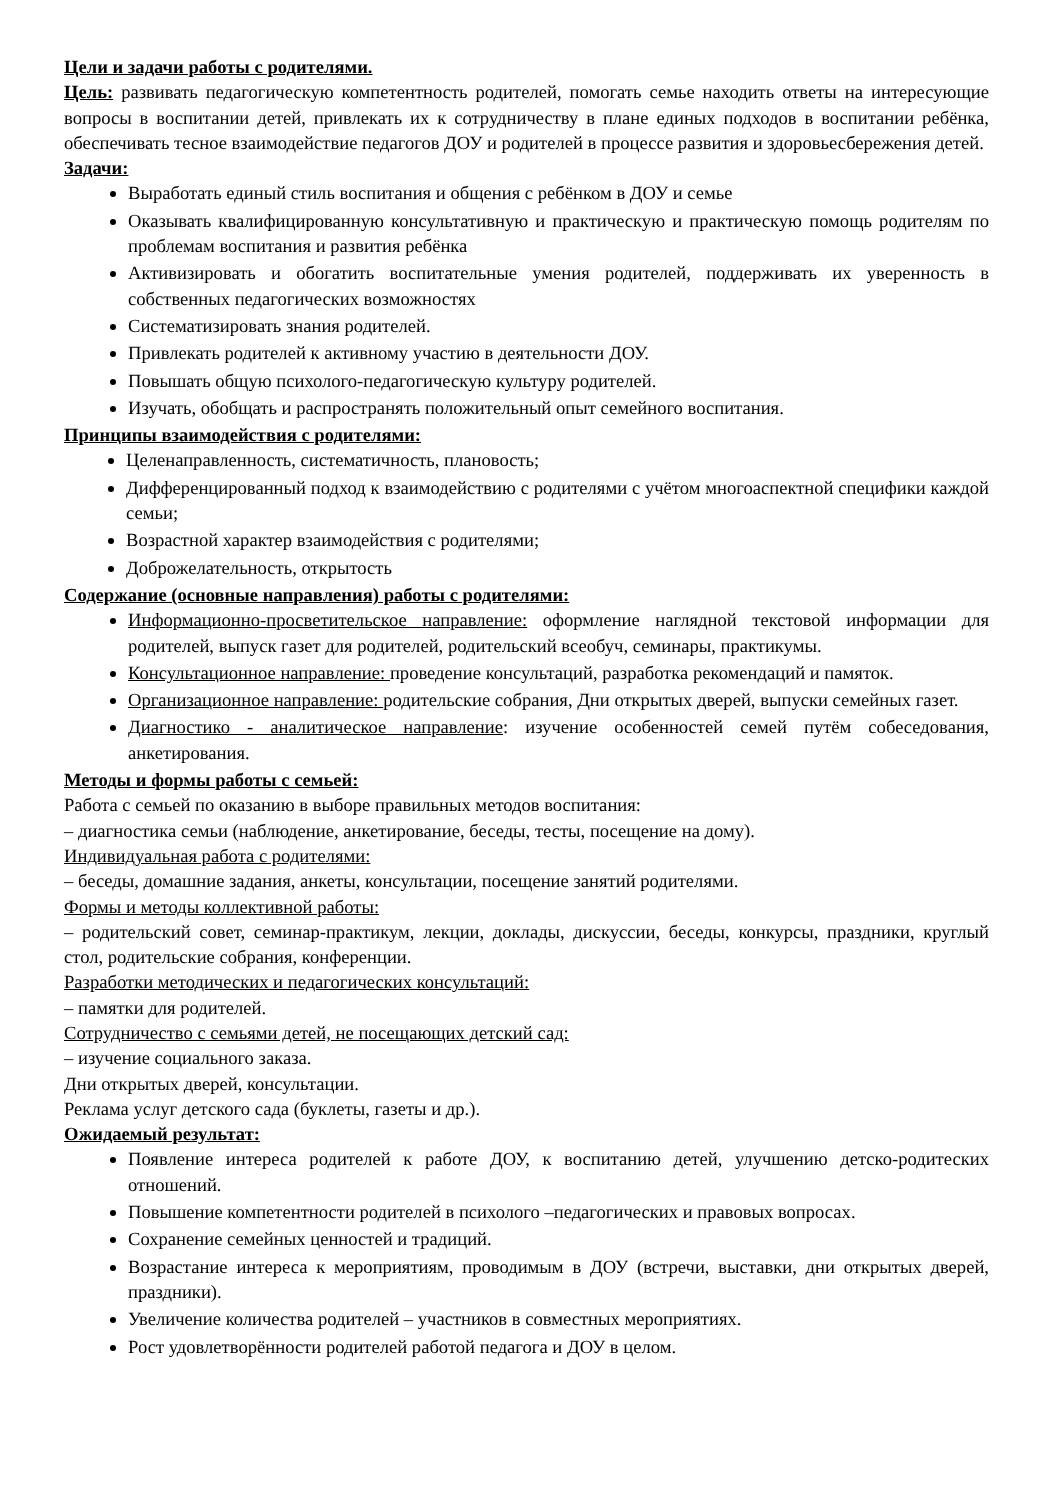Цели и задачи работы с родителями.
Цель: развивать педагогическую компетентность родителей, помогать семье находить ответы на интересующие вопросы в воспитании детей, привлекать их к сотрудничеству в плане единых подходов в воспитании ребёнка, обеспечивать тесное взаимодействие педагогов ДОУ и родителей в процессе развития и здоровьесбережения детей.
Задачи:
Выработать единый стиль воспитания и общения с ребёнком в ДОУ и семье
Оказывать квалифицированную консультативную и практическую и практическую помощь родителям по проблемам воспитания и развития ребёнка
Активизировать и обогатить воспитательные умения родителей, поддерживать их уверенность в собственных педагогических возможностях
Систематизировать знания родителей.
Привлекать родителей к активному участию в деятельности ДОУ.
Повышать общую психолого-педагогическую культуру родителей.
Изучать, обобщать и распространять положительный опыт семейного воспитания.
Принципы взаимодействия с родителями:
Целенаправленность, систематичность, плановость;
Дифференцированный подход к взаимодействию с родителями с учётом многоаспектной специфики каждой семьи;
Возрастной характер взаимодействия с родителями;
Доброжелательность, открытость
Содержание (основные направления) работы с родителями:
Информационно-просветительское направление: оформление наглядной текстовой информации для родителей, выпуск газет для родителей, родительский всеобуч, семинары, практикумы.
Консультационное направление: проведение консультаций, разработка рекомендаций и памяток.
Организационное направление: родительские собрания, Дни открытых дверей, выпуски семейных газет.
Диагностико - аналитическое направление: изучение особенностей семей путём собеседования, анкетирования.
Методы и формы работы с семьей:
Работа с семьей по оказанию в выборе правильных методов воспитания:
– диагностика семьи (наблюдение, анкетирование, беседы, тесты, посещение на дому).
Индивидуальная работа с родителями:
– беседы, домашние задания, анкеты, консультации, посещение занятий родителями.
Формы и методы коллективной работы:
– родительский совет, семинар-практикум, лекции, доклады, дискуссии, беседы, конкурсы, праздники, круглый стол, родительские собрания, конференции.
Разработки методических и педагогических консультаций:
– памятки для родителей.
Сотрудничество с семьями детей, не посещающих детский сад:
– изучение социального заказа.
Дни открытых дверей, консультации.
Реклама услуг детского сада (буклеты, газеты и др.).
Ожидаемый результат:
Появление интереса родителей к работе ДОУ, к воспитанию детей, улучшению детско-родитеских отношений.
Повышение компетентности родителей в психолого –педагогических и правовых вопросах.
Сохранение семейных ценностей и традиций.
Возрастание интереса к мероприятиям, проводимым в ДОУ (встречи, выставки, дни открытых дверей, праздники).
Увеличение количества родителей – участников в совместных мероприятиях.
Рост удовлетворённости родителей работой педагога и ДОУ в целом.